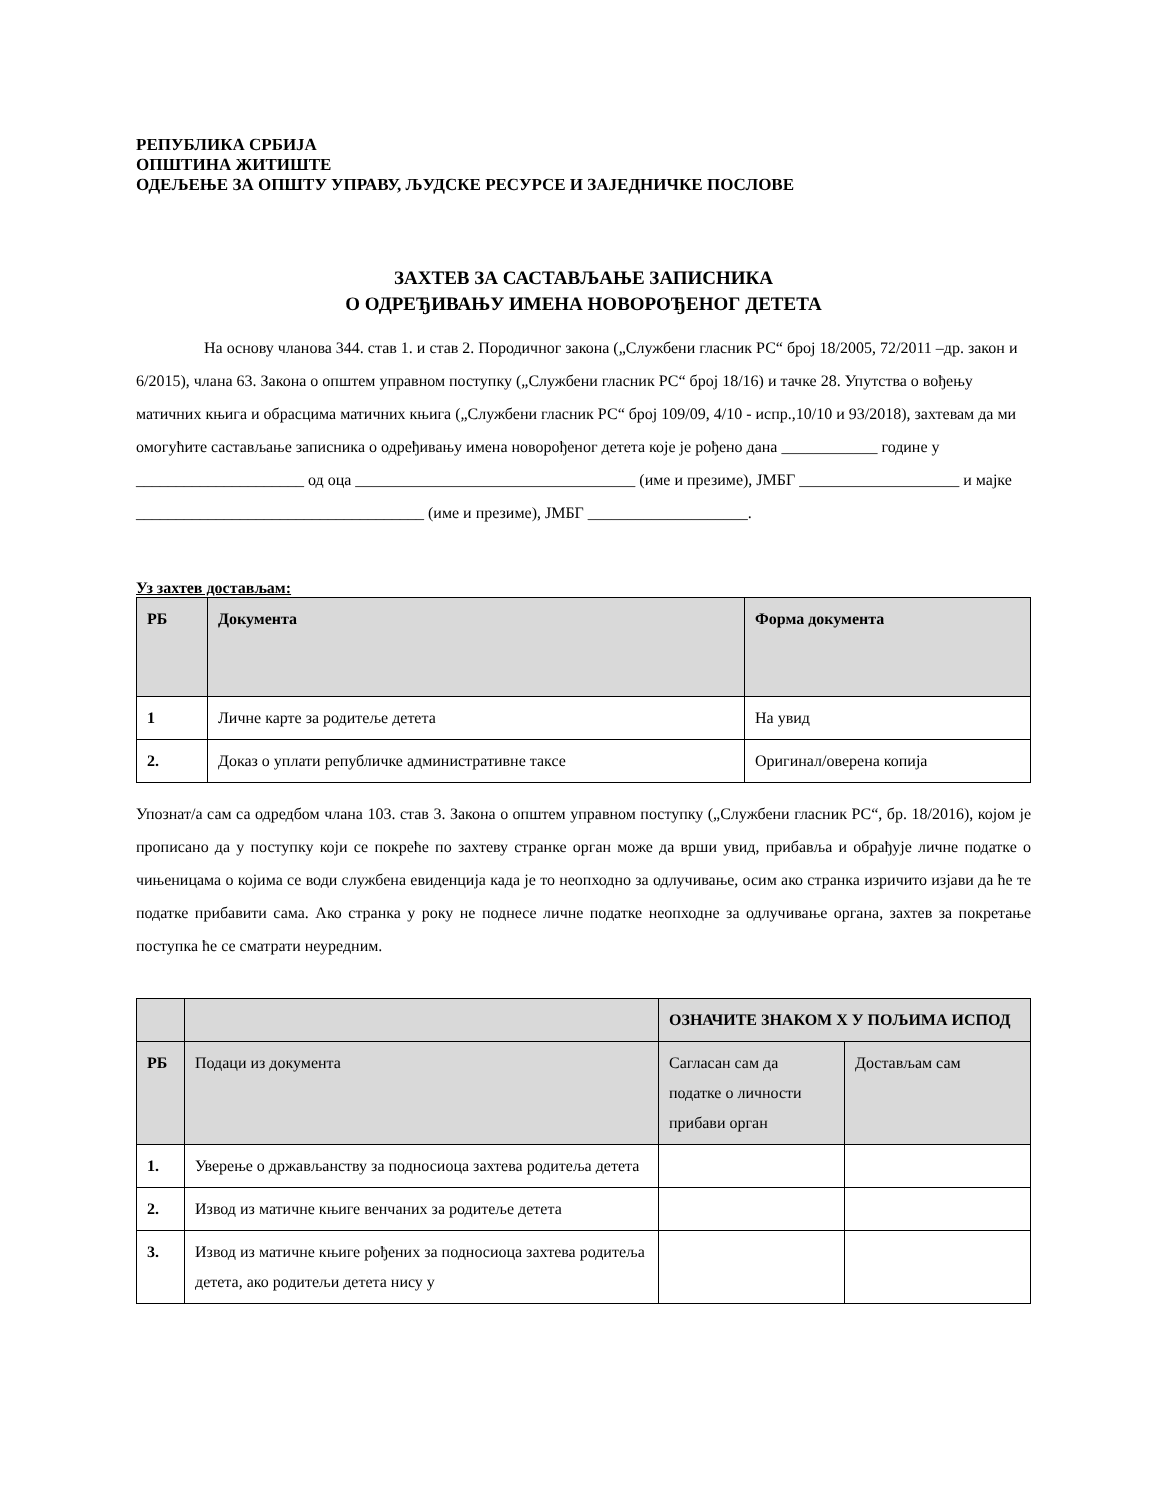РЕПУБЛИКА СРБИЈА
ОПШТИНА ЖИТИШТЕ
ОДЕЉЕЊЕ ЗА ОПШТУ УПРАВУ, ЉУДСКЕ РЕСУРСЕ И ЗАЈЕДНИЧКЕ ПОСЛОВЕ
ЗАХТЕВ ЗА САСТАВЉАЊЕ ЗАПИСНИКА
О ОДРЕЂИВАЊУ ИМЕНА НОВОРОЂЕНОГ ДЕТЕТА
На основу чланова 344. став 1. и став 2. Породичног закона („Службени гласник РС“ број 18/2005, 72/2011 –др. закон и 6/2015), члана 63. Закона о општем управном поступку („Службени гласник РС“ број 18/16) и тачке 28. Упутства о вођењу матичних књига и обрасцима матичних књига („Службени гласник РС“ број 109/09, 4/10 - испр.,10/10 и 93/2018), захтевам да ми омогућите састављање записника о одређивању имена новорођеног детета које је рођено дана ____________ године у _____________________ од оца ___________________________________ (име и презиме), ЈМБГ ____________________ и мајке ____________________________________ (име и презиме), ЈМБГ ____________________.
Уз захтев достављам:
| РБ | Документа | Форма документа |
| --- | --- | --- |
| 1 | Личне карте за родитеље детета | На увид |
| 2. | Доказ о уплати републичке административне таксе | Оригинал/оверена копија |
Упознат/а сам са одредбом члана 103. став 3. Закона о општем управном поступку („Службени гласник РС“, бр. 18/2016), којом је прописано да у поступку који се покреће по захтеву странке орган може да врши увид, прибавља и обрађује личне податке о чињеницама о којима се води службена евиденција када је то неопходно за одлучивање, осим ако странка изричито изјави да ће те податке прибавити сама. Ако странка у року не поднесе личне податке неопходне за одлучивање органа, захтев за покретање поступка ће се сматрати неуредним.
| | | ОЗНАЧИТЕ ЗНАКОМ Х У ПОЉИМА ИСПОД | |
| РБ | Подаци из документа | Сагласан сам да податке о личности прибави орган | Достављам сам |
| 1. | Уверење о држављанству за подносиоца захтева родитеља детета | | |
| 2. | Извод из матичне књиге венчаних за родитеље детета | | |
| 3. | Извод из матичне књиге рођених за подносиоца захтева родитеља детета, ако родитељи детета нису у | | |